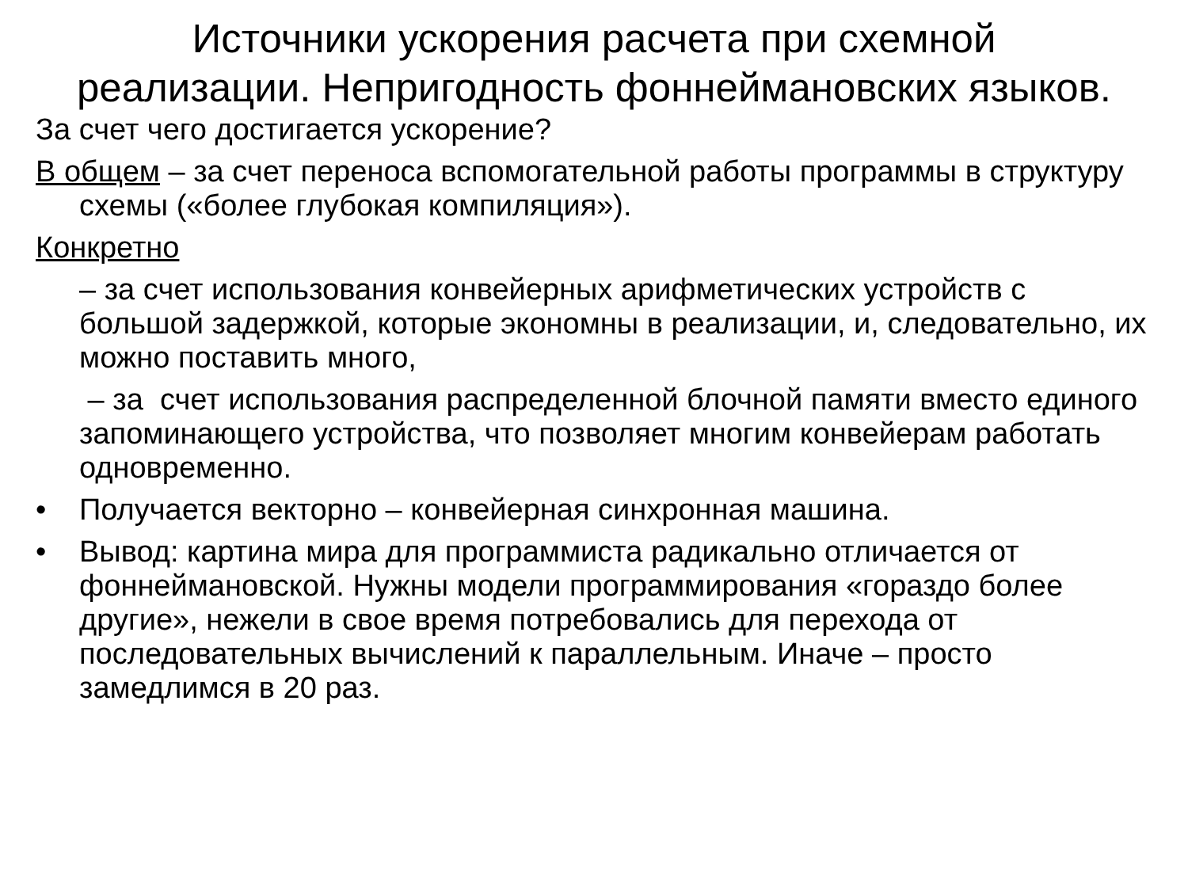Источники ускорения расчета при схемной реализации. Непригодность фоннеймановских языков.
За счет чего достигается ускорение?
В общем – за счет переноса вспомогательной работы программы в структуру схемы («более глубокая компиляция»).
Конкретно
– за счет использования конвейерных арифметических устройств с большой задержкой, которые экономны в реализации, и, следовательно, их можно поставить много,
– за счет использования распределенной блочной памяти вместо единого запоминающего устройства, что позволяет многим конвейерам работать одновременно.
• Получается векторно – конвейерная синхронная машина.
• Вывод: картина мира для программиста радикально отличается от фоннеймановской. Нужны модели программирования «гораздо более другие», нежели в свое время потребовались для перехода от последовательных вычислений к параллельным. Иначе – просто замедлимся в 20 раз.